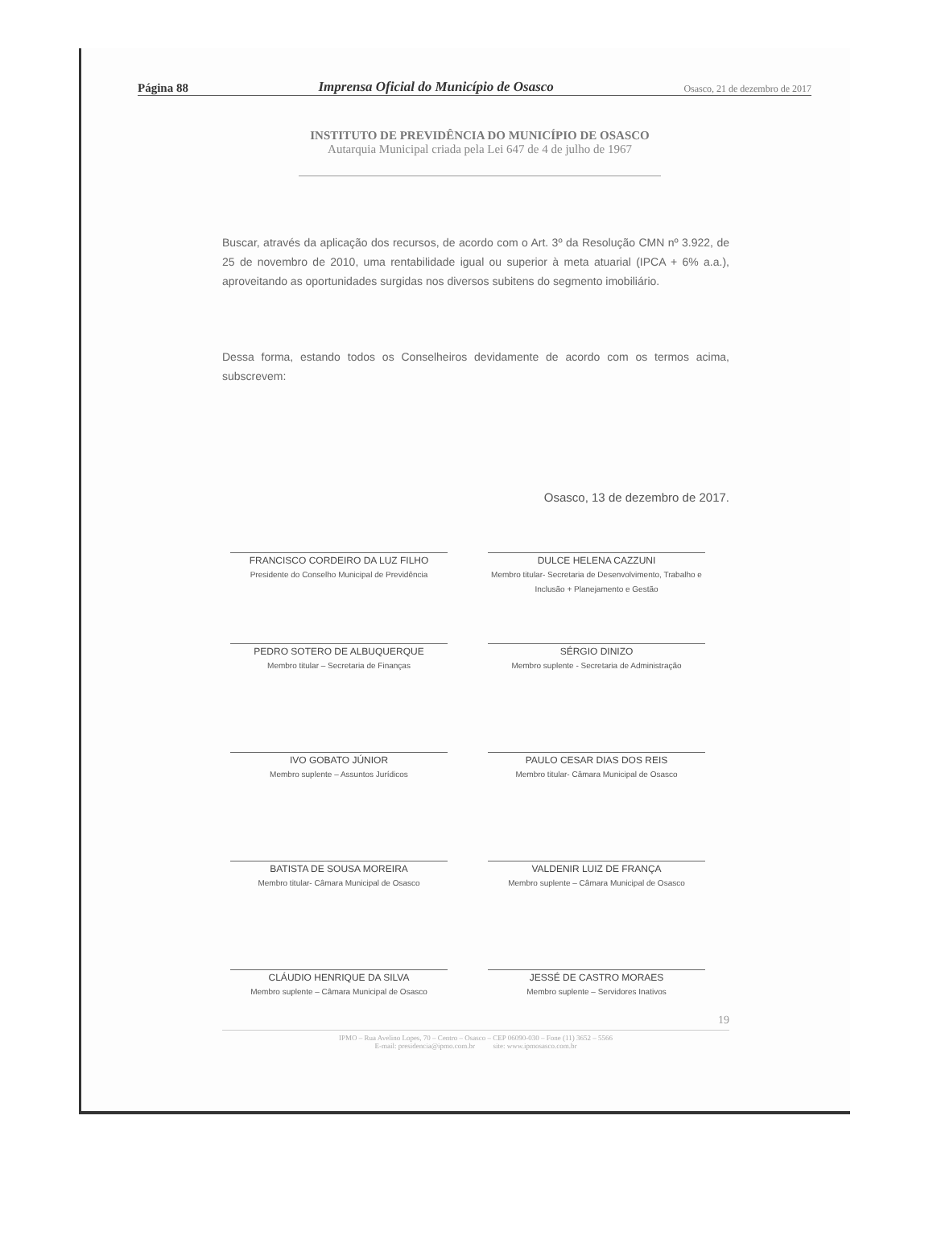Página 88 Imprensa Oficial do Município de Osasco Osasco, 21 de dezembro de 2017
INSTITUTO DE PREVIDÊNCIA DO MUNICÍPIO DE OSASCO
Autarquia Municipal criada pela Lei 647 de 4 de julho de 1967
Buscar, através da aplicação dos recursos, de acordo com o Art. 3º da Resolução CMN nº 3.922, de 25 de novembro de 2010, uma rentabilidade igual ou superior à meta atuarial (IPCA + 6% a.a.), aproveitando as oportunidades surgidas nos diversos subitens do segmento imobiliário.
Dessa forma, estando todos os Conselheiros devidamente de acordo com os termos acima, subscrevem:
Osasco, 13 de dezembro de 2017.
FRANCISCO CORDEIRO DA LUZ FILHO
Presidente do Conselho Municipal de Previdência
DULCE HELENA CAZZUNI
Membro titular- Secretaria de Desenvolvimento, Trabalho e Inclusão + Planejamento e Gestão
PEDRO SOTERO DE ALBUQUERQUE
Membro titular – Secretaria de Finanças
SÉRGIO DINIZO
Membro suplente - Secretaria de Administração
IVO GOBATO JÚNIOR
Membro suplente – Assuntos Jurídicos
PAULO CESAR DIAS DOS REIS
Membro titular- Câmara Municipal de Osasco
BATISTA DE SOUSA MOREIRA
Membro titular- Câmara Municipal de Osasco
VALDENIR LUIZ DE FRANÇA
Membro suplente – Câmara Municipal de Osasco
CLÁUDIO HENRIQUE DA SILVA
Membro suplente – Câmara Municipal de Osasco
JESSÉ DE CASTRO MORAES
Membro suplente – Servidores Inativos
19
IPMO – Rua Avelino Lopes, 70 – Centro – Osasco – CEP 06090-030 – Fone (11) 3652 – 5566
E-mail: presidencia@ipmo.com.br site: www.ipmosasco.com.br